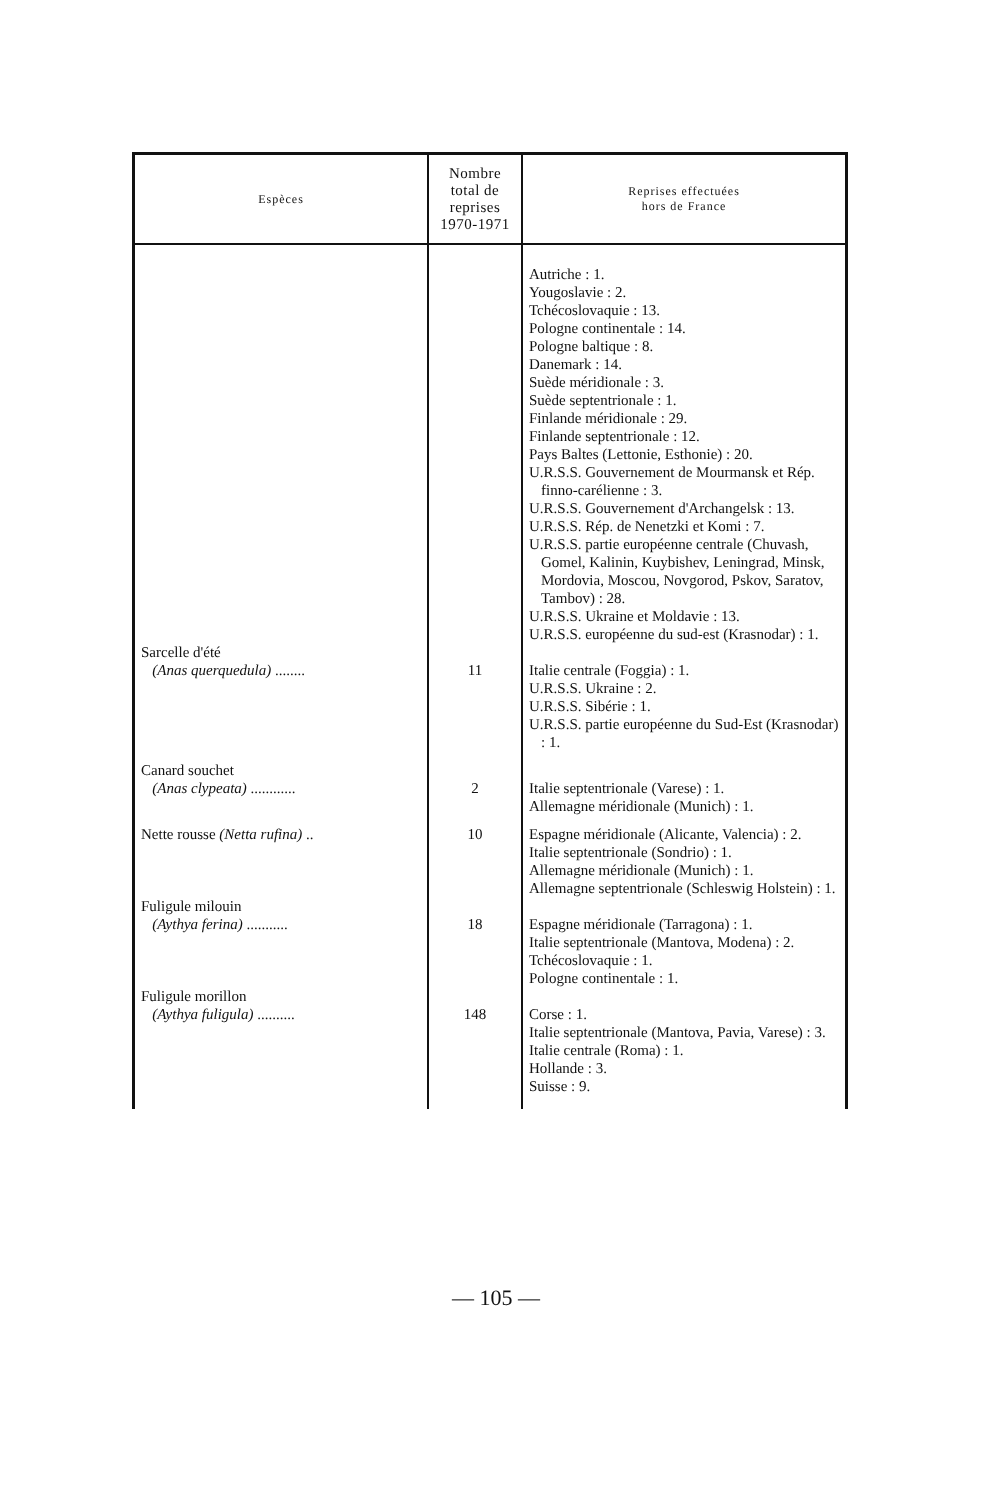| Espèces | Nombre total de reprises 1970-1971 | Reprises effectuées hors de France |
| --- | --- | --- |
| | | Autriche : 1. Yougoslavie : 2. Tchécoslovaquie : 13. Pologne continentale : 14. Pologne baltique : 8. Danemark : 14. Suède méridionale : 3. Suède septentrionale : 1. Finlande méridionale : 29. Finlande septentrionale : 12. Pays Baltes (Lettonie, Esthonie) : 20. U.R.S.S. Gouvernement de Mourmansk et Rép. finno-carélienne : 3. U.R.S.S. Gouvernement d'Archangelsk : 13. U.R.S.S. Rép. de Nenetzki et Komi : 7. U.R.S.S. partie européenne centrale (Chuvash, Gomel, Kalinin, Kuybishev, Leningrad, Minsk, Mordovia, Moscou, Novgorod, Pskov, Saratov, Tambov) : 28. U.R.S.S. Ukraine et Moldavie : 13. U.R.S.S. européenne du sud-est (Krasnodar) : 1. |
| Sarcelle d'été (Anas querquedula) ........ | 11 | Italie centrale (Foggia) : 1. U.R.S.S. Ukraine : 2. U.R.S.S. Sibérie : 1. U.R.S.S. partie européenne du Sud-Est (Krasnodar) : 1. |
| Canard souchet (Anas clypeata) ............ | 2 | Italie septentrionale (Varese) : 1. Allemagne méridionale (Munich) : 1. |
| Nette rousse (Netta rufina) .. | 10 | Espagne méridionale (Alicante, Valencia) : 2. Italie septentrionale (Sondrio) : 1. Allemagne méridionale (Munich) : 1. Allemagne septentrionale (Schleswig Holstein) : 1. |
| Fuligule milouin (Aythya ferina) ........... | 18 | Espagne méridionale (Tarragona) : 1. Italie septentrionale (Mantova, Modena) : 2. Tchécoslovaquie : 1. Pologne continentale : 1. |
| Fuligule morillon (Aythya fuligula) .......... | 148 | Corse : 1. Italie septentrionale (Mantova, Pavia, Varese) : 3. Italie centrale (Roma) : 1. Hollande : 3. Suisse : 9. |
— 105 —